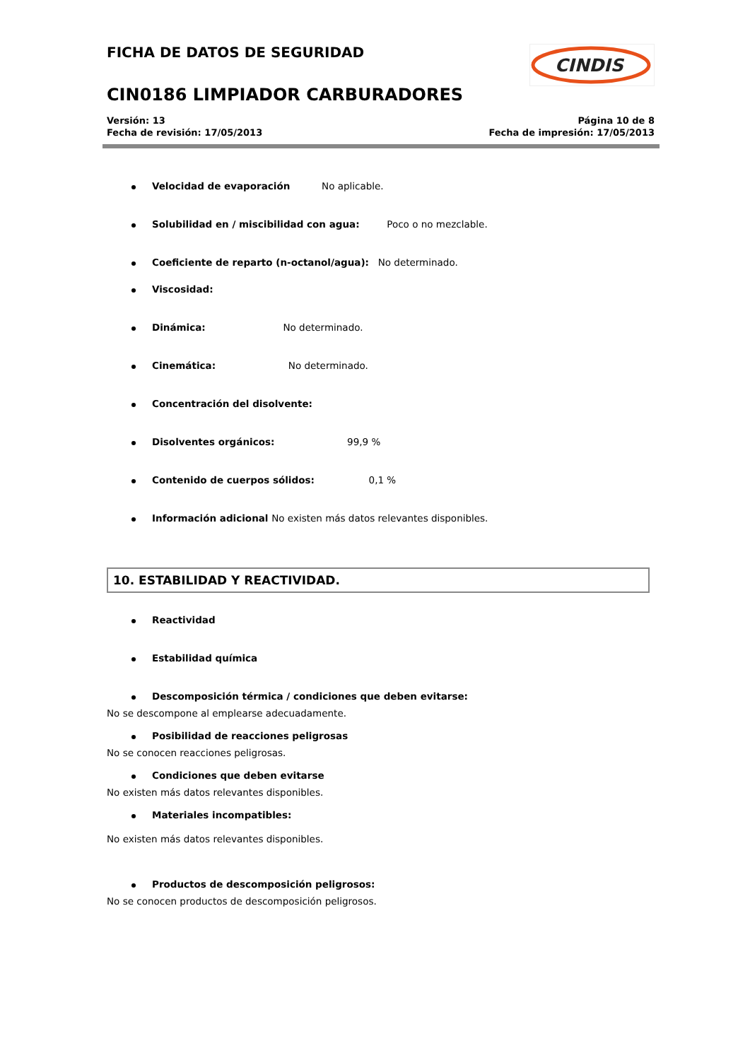FICHA DE DATOS DE SEGURIDAD
CINDIS
CIN0186 LIMPIADOR CARBURADORES
Versión: 13
Fecha de revisión: 17/05/2013
Página 10 de 8
Fecha de impresión: 17/05/2013
Velocidad de evaporación No aplicable.
Solubilidad en / miscibilidad con agua: Poco o no mezclable.
Coeficiente de reparto (n-octanol/agua): No determinado.
Viscosidad:
Dinámica: No determinado.
Cinemática: No determinado.
Concentración del disolvente:
Disolventes orgánicos: 99,9 %
Contenido de cuerpos sólidos: 0,1 %
Información adicional No existen más datos relevantes disponibles.
10. ESTABILIDAD Y REACTIVIDAD.
Reactividad
Estabilidad química
Descomposición térmica / condiciones que deben evitarse:
No se descompone al emplearse adecuadamente.
Posibilidad de reacciones peligrosas
No se conocen reacciones peligrosas.
Condiciones que deben evitarse
No existen más datos relevantes disponibles.
Materiales incompatibles:
No existen más datos relevantes disponibles.
Productos de descomposición peligrosos:
No se conocen productos de descomposición peligrosos.